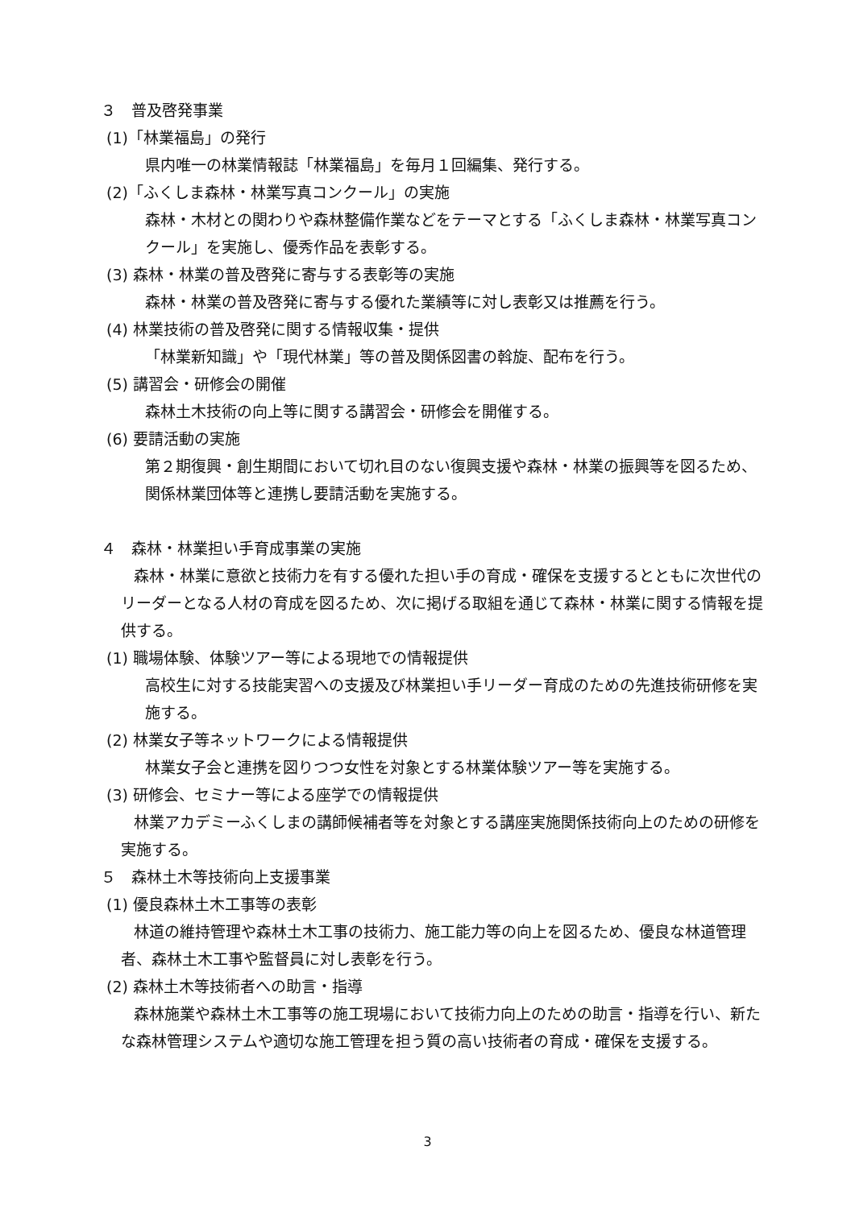３　普及啓発事業
(1)「林業福島」の発行
県内唯一の林業情報誌「林業福島」を毎月１回編集、発行する。
(2)「ふくしま森林・林業写真コンクール」の実施
森林・木材との関わりや森林整備作業などをテーマとする「ふくしま森林・林業写真コンクール」を実施し、優秀作品を表彰する。
(3) 森林・林業の普及啓発に寄与する表彰等の実施
森林・林業の普及啓発に寄与する優れた業績等に対し表彰又は推薦を行う。
(4) 林業技術の普及啓発に関する情報収集・提供
「林業新知識」や「現代林業」等の普及関係図書の斡旋、配布を行う。
(5) 講習会・研修会の開催
森林土木技術の向上等に関する講習会・研修会を開催する。
(6) 要請活動の実施
第２期復興・創生期間において切れ目のない復興支援や森林・林業の振興等を図るため、関係林業団体等と連携し要請活動を実施する。
４　森林・林業担い手育成事業の実施
森林・林業に意欲と技術力を有する優れた担い手の育成・確保を支援するとともに次世代のリーダーとなる人材の育成を図るため、次に掲げる取組を通じて森林・林業に関する情報を提供する。
(1) 職場体験、体験ツアー等による現地での情報提供
高校生に対する技能実習への支援及び林業担い手リーダー育成のための先進技術研修を実施する。
(2) 林業女子等ネットワークによる情報提供
林業女子会と連携を図りつつ女性を対象とする林業体験ツアー等を実施する。
(3) 研修会、セミナー等による座学での情報提供
林業アカデミーふくしまの講師候補者等を対象とする講座実施関係技術向上のための研修を実施する。
５　森林土木等技術向上支援事業
(1) 優良森林土木工事等の表彰
林道の維持管理や森林土木工事の技術力、施工能力等の向上を図るため、優良な林道管理者、森林土木工事や監督員に対し表彰を行う。
(2) 森林土木等技術者への助言・指導
森林施業や森林土木工事等の施工現場において技術力向上のための助言・指導を行い、新たな森林管理システムや適切な施工管理を担う質の高い技術者の育成・確保を支援する。
3